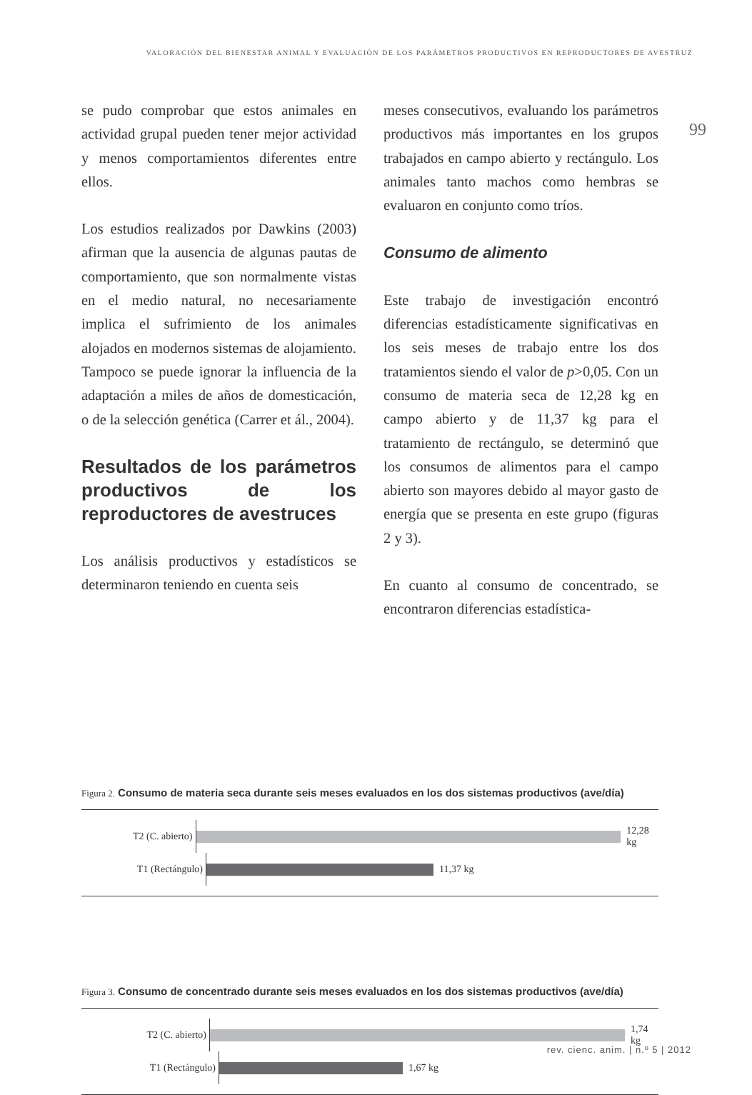VALORACIÓN DEL BIENESTAR ANIMAL Y EVALUACIÓN DE LOS PARÁMETROS PRODUCTIVOS EN REPRODUCTORES DE AVESTRUZ
99
se pudo comprobar que estos animales en actividad grupal pueden tener mejor actividad y menos comportamientos diferentes entre ellos.
Los estudios realizados por Dawkins (2003) afirman que la ausencia de algunas pautas de comportamiento, que son normalmente vistas en el medio natural, no necesariamente implica el sufrimiento de los animales alojados en modernos sistemas de alojamiento. Tampoco se puede ignorar la influencia de la adaptación a miles de años de domesticación, o de la selección genética (Carrer et ál., 2004).
Resultados de los parámetros productivos de los reproductores de avestruces
Los análisis productivos y estadísticos se determinaron teniendo en cuenta seis
meses consecutivos, evaluando los parámetros productivos más importantes en los grupos trabajados en campo abierto y rectángulo. Los animales tanto machos como hembras se evaluaron en conjunto como tríos.
Consumo de alimento
Este trabajo de investigación encontró diferencias estadísticamente significativas en los seis meses de trabajo entre los dos tratamientos siendo el valor de p>0,05. Con un consumo de materia seca de 12,28 kg en campo abierto y de 11,37 kg para el tratamiento de rectángulo, se determinó que los consumos de alimentos para el campo abierto son mayores debido al mayor gasto de energía que se presenta en este grupo (figuras 2 y 3).
En cuanto al consumo de concentrado, se encontraron diferencias estadística-
Figura 2. Consumo de materia seca durante seis meses evaluados en los dos sistemas productivos (ave/día)
T2 (C. abierto)
12,28 kg
T1 (Rectángulo)
11,37 kg
Figura 3. Consumo de concentrado durante seis meses evaluados en los dos sistemas productivos (ave/día)
T2 (C. abierto)
1,74 kg
T1 (Rectángulo)
1,67 kg
rev. cienc. anim. | n.º 5 | 2012